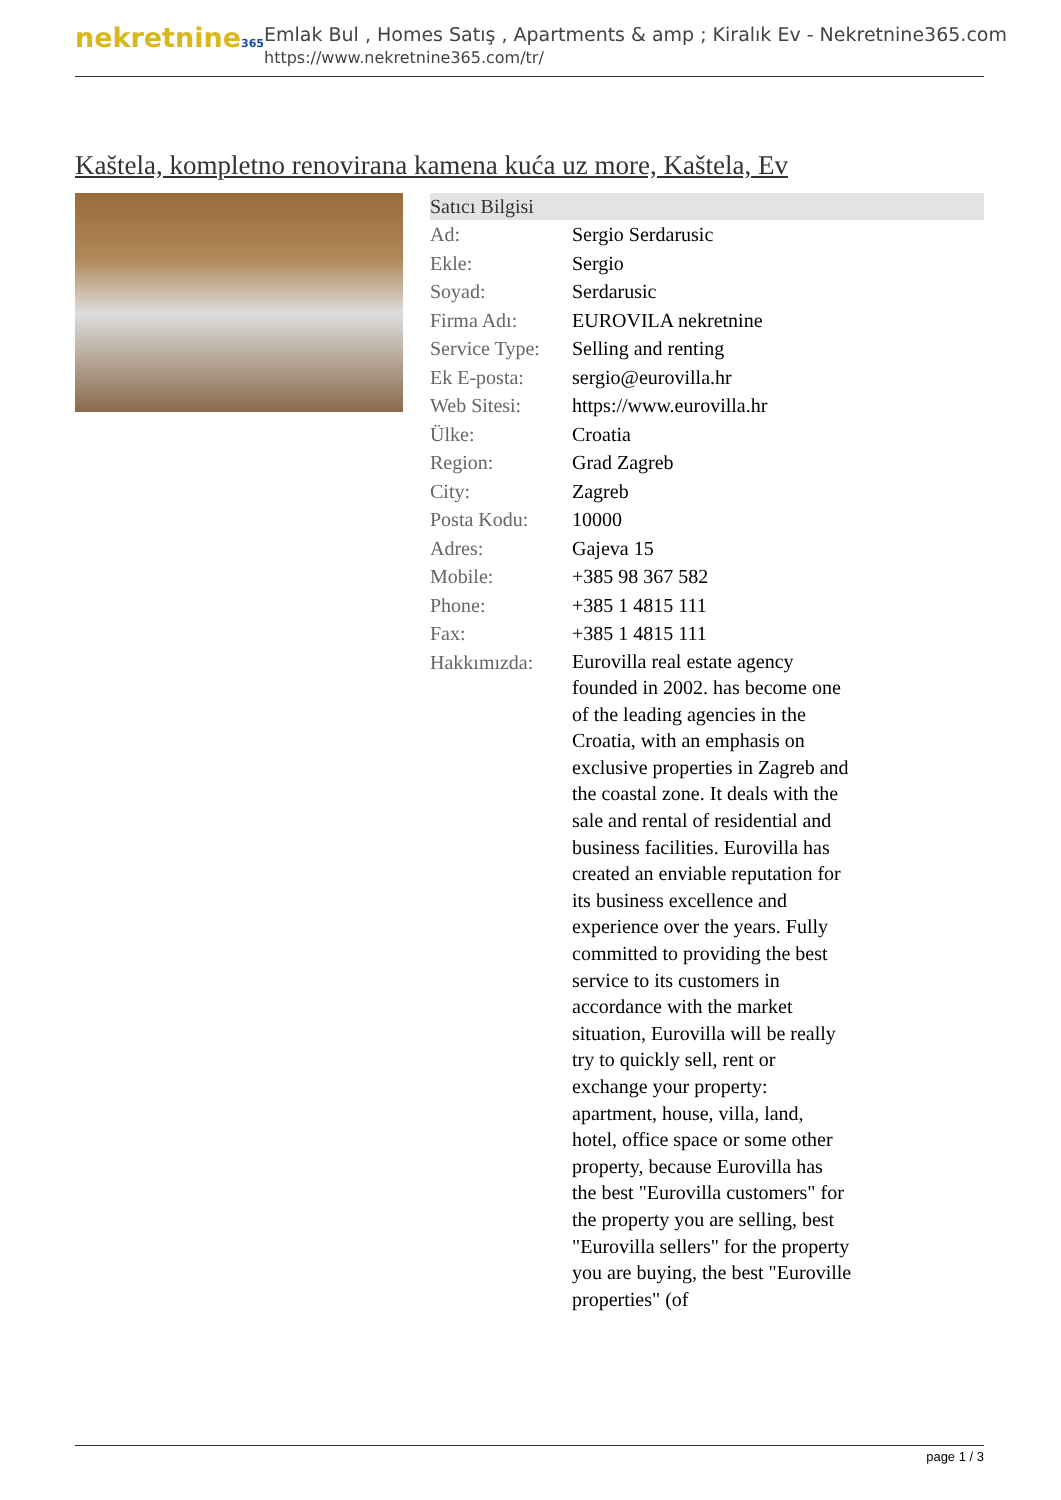nekretnine365
Emlak Bul , Homes Satış , Apartments & amp ; Kiralık Ev - Nekretnine365.com
https://www.nekretnine365.com/tr/
Kaštela, kompletno renovirana kamena kuća uz more, Kaštela, Ev
| Satıcı Bilgisi | | |
| --- | --- | --- |
| Ad: | Sergio Serdarusic | |
| Ekle: | Sergio | |
| Soyad: | Serdarusic | |
| Firma Adı: | EUROVILA nekretnine | |
| Service Type: | Selling and renting | |
| Ek E-posta: | sergio@eurovilla.hr | |
| Web Sitesi: | https://www.eurovilla.hr | |
| Ülke: | Croatia | |
| Region: | Grad Zagreb | |
| City: | Zagreb | |
| Posta Kodu: | 10000 | |
| Adres: | Gajeva 15 | |
| Mobile: | +385 98 367 582 | |
| Phone: | +385 1 4815 111 | |
| Fax: | +385 1 4815 111 | |
| Hakkımızda: | Eurovilla real estate agency founded in 2002. has become one of the leading agencies in the Croatia, with an emphasis on exclusive properties in Zagreb and the coastal zone. It deals with the sale and rental of residential and business facilities. Eurovilla has created an enviable reputation for its business excellence and experience over the years. Fully committed to providing the best service to its customers in accordance with the market situation, Eurovilla will be really try to quickly sell, rent or exchange your property: apartment, house, villa, land, hotel, office space or some other property, because Eurovilla has the best "Eurovilla customers" for the property you are selling, best "Eurovilla sellers" for the property you are buying, the best "Euroville properties" (of | |
page 1 / 3